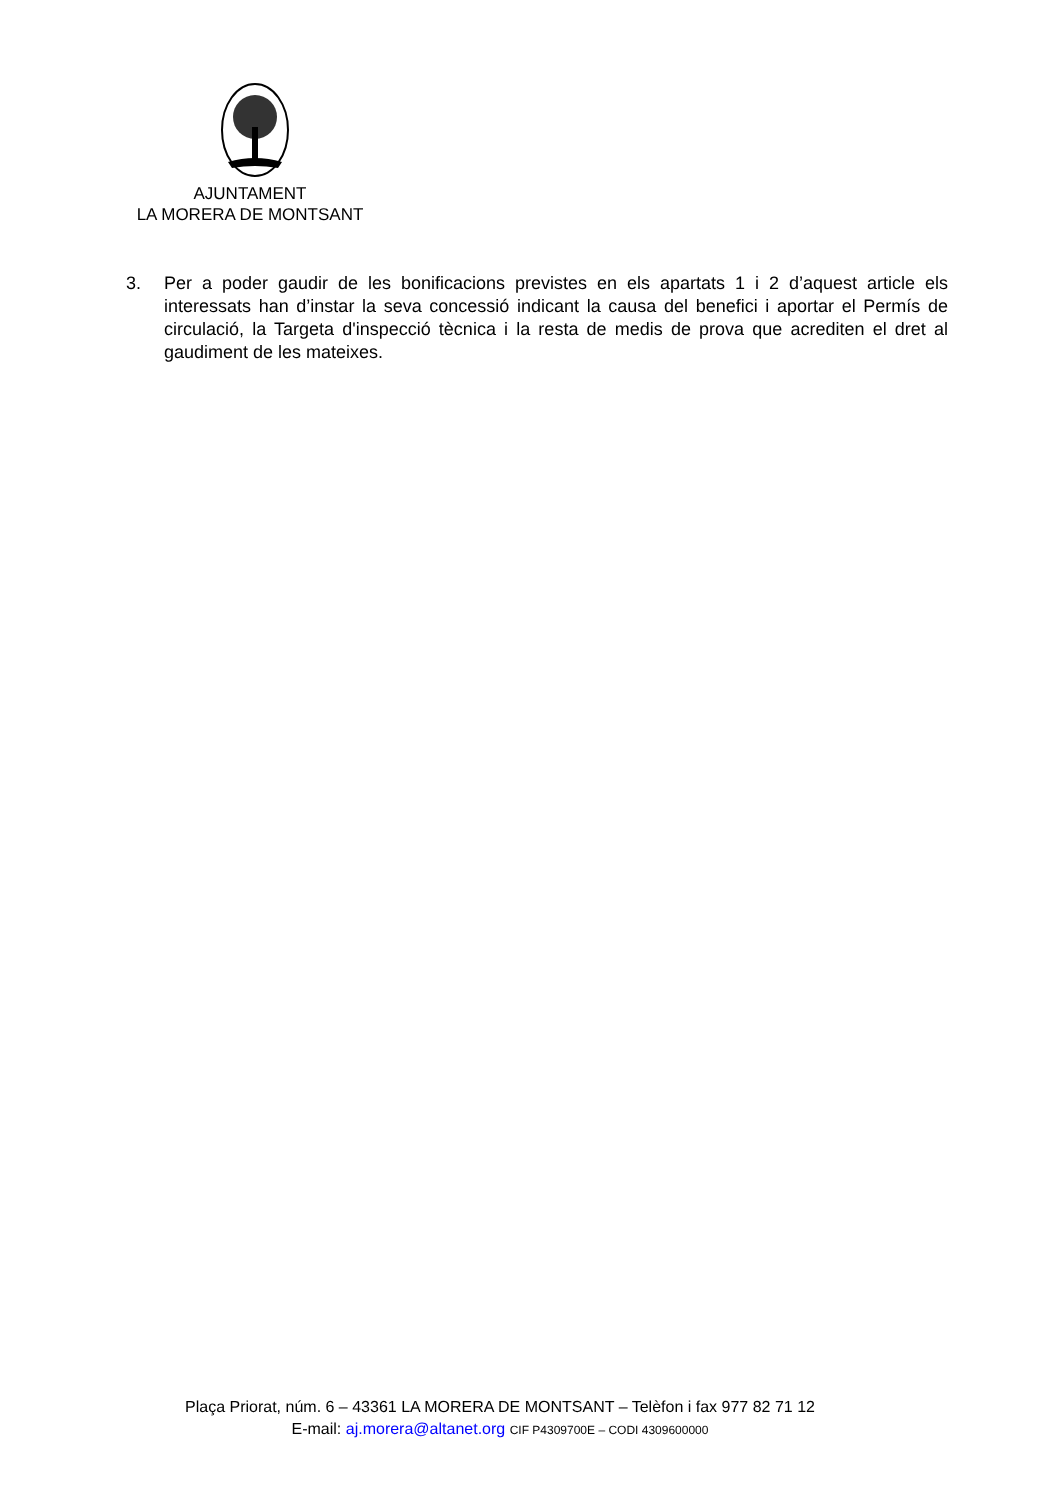AJUNTAMENT
LA MORERA DE MONTSANT
3. Per a poder gaudir de les bonificacions previstes en els apartats 1 i 2 d’aquest article els interessats han d’instar la seva concessió indicant la causa del benefici i aportar el Permís de circulació, la Targeta d'inspecció tècnica i la resta de medis de prova que acrediten el dret al gaudiment de les mateixes.
Plaça Priorat, núm. 6 – 43361 LA MORERA DE MONTSANT – Telèfon i fax 977 82 71 12
E-mail: aj.morera@altanet.org CIF P4309700E – CODI 4309600000